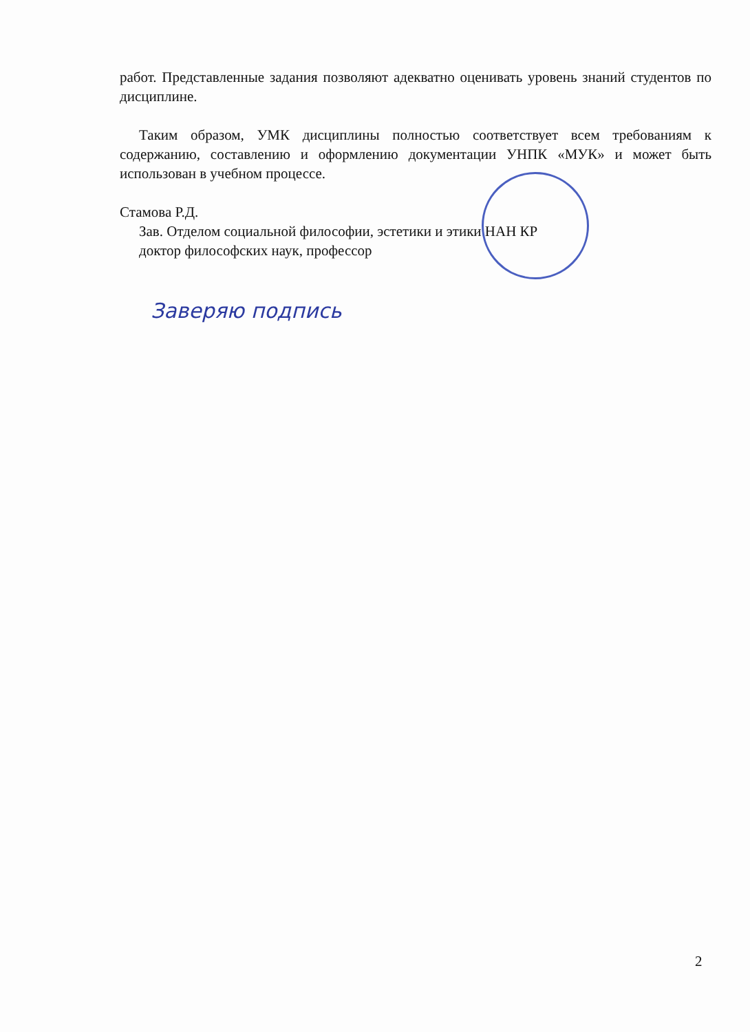работ. Представленные задания позволяют адекватно оценивать уровень знаний студентов по дисциплине.
Таким образом, УМК дисциплины полностью соответствует всем требованиям к содержанию, составлению и оформлению документации УНПК «МУК» и может быть использован в учебном процессе.
Стамова Р.Д.
Зав. Отделом социальной философии, эстетики и этики НАН КР
доктор философских наук, профессор
Заверяю подпись
2